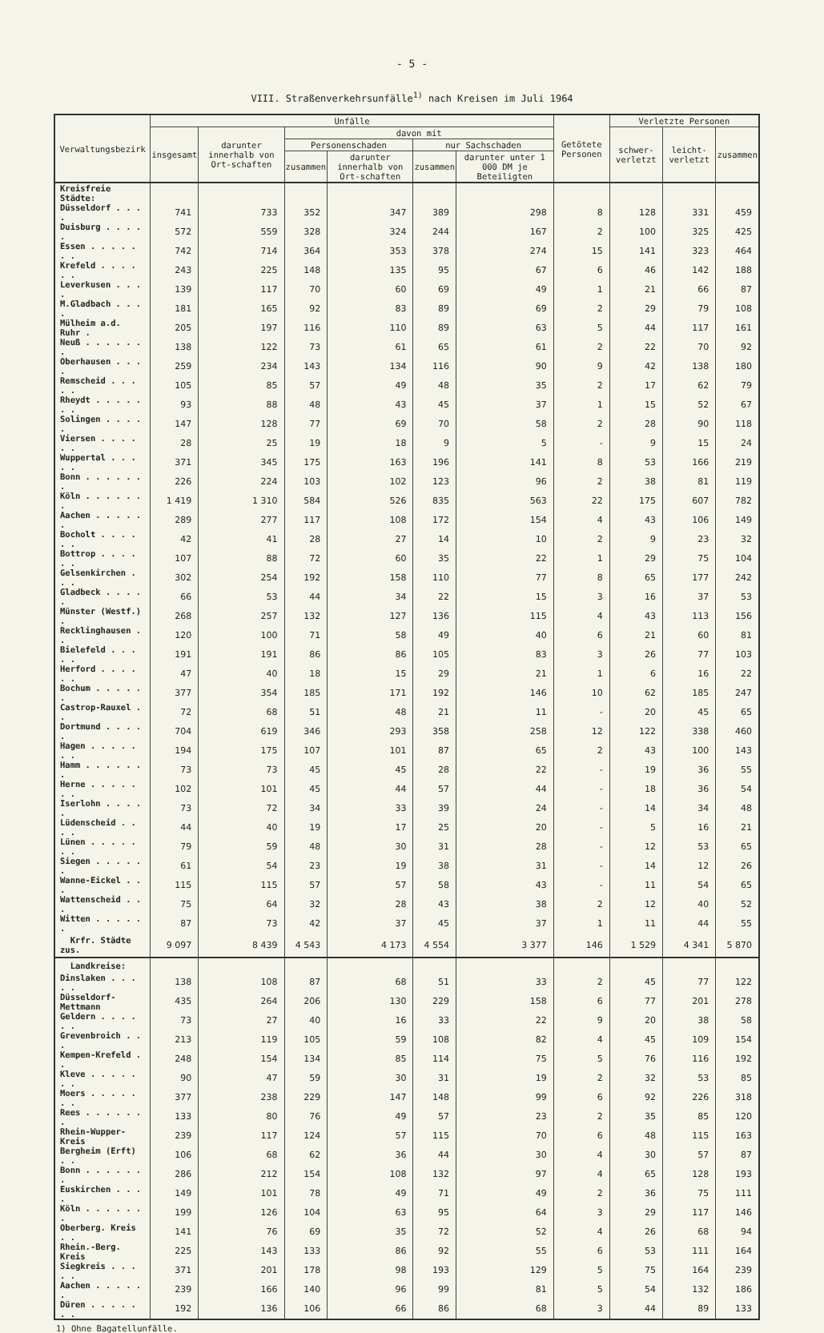- 5 -
VIII. Straßenverkehrsunfälle<sup>1)</sup> nach Kreisen im Juli 1964
| Verwaltungsbezirk | Unfälle | | | | | | Getötete Personen | Verletzte Personen | | |
| --- | --- | --- | --- | --- | --- | --- | --- | --- | --- | --- |
| | insgesamt | darunter innerhalb von Ort-schaften | davon mit | | | | | schwer-verletzt | leicht-verletzt | zusammen |
| | | | Personenschaden | | nur Sachschaden | | | | | |
| | | | zusammen | darunter innerhalb von Ort-schaften | zusammen | darunter unter 1 000 DM je Beteiligten | | | | |
| Kreisfreie Städte: | | | | | | | | | | |
| Düsseldorf . . . . | 741 | 733 | 352 | 347 | 389 | 298 | 8 | 128 | 331 | 459 |
| Duisburg . . . . . | 572 | 559 | 328 | 324 | 244 | 167 | 2 | 100 | 325 | 425 |
| Essen . . . . . . . | 742 | 714 | 364 | 353 | 378 | 274 | 15 | 141 | 323 | 464 |
| Krefeld . . . . . . | 243 | 225 | 148 | 135 | 95 | 67 | 6 | 46 | 142 | 188 |
| Leverkusen . . . . | 139 | 117 | 70 | 60 | 69 | 49 | 1 | 21 | 66 | 87 |
| M.Gladbach . . . . | 181 | 165 | 92 | 83 | 89 | 69 | 2 | 29 | 79 | 108 |
| Mülheim a.d. Ruhr . | 205 | 197 | 116 | 110 | 89 | 63 | 5 | 44 | 117 | 161 |
| Neuß . . . . . . . | 138 | 122 | 73 | 61 | 65 | 61 | 2 | 22 | 70 | 92 |
| Oberhausen . . . . | 259 | 234 | 143 | 134 | 116 | 90 | 9 | 42 | 138 | 180 |
| Remscheid . . . . . | 105 | 85 | 57 | 49 | 48 | 35 | 2 | 17 | 62 | 79 |
| Rheydt . . . . . . . | 93 | 88 | 48 | 43 | 45 | 37 | 1 | 15 | 52 | 67 |
| Solingen . . . . . | 147 | 128 | 77 | 69 | 70 | 58 | 2 | 28 | 90 | 118 |
| Viersen . . . . . . | 28 | 25 | 19 | 18 | 9 | 5 | - | 9 | 15 | 24 |
| Wuppertal . . . . . | 371 | 345 | 175 | 163 | 196 | 141 | 8 | 53 | 166 | 219 |
| Bonn . . . . . . . | 226 | 224 | 103 | 102 | 123 | 96 | 2 | 38 | 81 | 119 |
| Köln . . . . . . . | 1 419 | 1 310 | 584 | 526 | 835 | 563 | 22 | 175 | 607 | 782 |
| Aachen . . . . . . | 289 | 277 | 117 | 108 | 172 | 154 | 4 | 43 | 106 | 149 |
| Bocholt . . . . . . | 42 | 41 | 28 | 27 | 14 | 10 | 2 | 9 | 23 | 32 |
| Bottrop . . . . . . | 107 | 88 | 72 | 60 | 35 | 22 | 1 | 29 | 75 | 104 |
| Gelsenkirchen . . . | 302 | 254 | 192 | 158 | 110 | 77 | 8 | 65 | 177 | 242 |
| Gladbeck . . . . . | 66 | 53 | 44 | 34 | 22 | 15 | 3 | 16 | 37 | 53 |
| Münster (Westf.) . | 268 | 257 | 132 | 127 | 136 | 115 | 4 | 43 | 113 | 156 |
| Recklinghausen . . | 120 | 100 | 71 | 58 | 49 | 40 | 6 | 21 | 60 | 81 |
| Bielefeld . . . . . | 191 | 191 | 86 | 86 | 105 | 83 | 3 | 26 | 77 | 103 |
| Herford . . . . . . | 47 | 40 | 18 | 15 | 29 | 21 | 1 | 6 | 16 | 22 |
| Bochum . . . . . . | 377 | 354 | 185 | 171 | 192 | 146 | 10 | 62 | 185 | 247 |
| Castrop-Rauxel . . | 72 | 68 | 51 | 48 | 21 | 11 | - | 20 | 45 | 65 |
| Dortmund . . . . . | 704 | 619 | 346 | 293 | 358 | 258 | 12 | 122 | 338 | 460 |
| Hagen . . . . . . . | 194 | 175 | 107 | 101 | 87 | 65 | 2 | 43 | 100 | 143 |
| Hamm . . . . . . . | 73 | 73 | 45 | 45 | 28 | 22 | - | 19 | 36 | 55 |
| Herne . . . . . . . | 102 | 101 | 45 | 44 | 57 | 44 | - | 18 | 36 | 54 |
| Iserlohn . . . . . | 73 | 72 | 34 | 33 | 39 | 24 | - | 14 | 34 | 48 |
| Lüdenscheid . . . . | 44 | 40 | 19 | 17 | 25 | 20 | - | 5 | 16 | 21 |
| Lünen . . . . . . . | 79 | 59 | 48 | 30 | 31 | 28 | - | 12 | 53 | 65 |
| Siegen . . . . . . | 61 | 54 | 23 | 19 | 38 | 31 | - | 14 | 12 | 26 |
| Wanne-Eickel . . . | 115 | 115 | 57 | 57 | 58 | 43 | - | 11 | 54 | 65 |
| Wattenscheid . . . | 75 | 64 | 32 | 28 | 43 | 38 | 2 | 12 | 40 | 52 |
| Witten . . . . . . | 87 | 73 | 42 | 37 | 45 | 37 | 1 | 11 | 44 | 55 |
| Krfr. Städte zus. | 9 097 | 8 439 | 4 543 | 4 173 | 4 554 | 3 377 | 146 | 1 529 | 4 341 | 5 870 |
| Landkreise: | | | | | | | | | | |
| Dinslaken . . . . . | 138 | 108 | 87 | 68 | 51 | 33 | 2 | 45 | 77 | 122 |
| Düsseldorf-Mettmann | 435 | 264 | 206 | 130 | 229 | 158 | 6 | 77 | 201 | 278 |
| Geldern . . . . . . | 73 | 27 | 40 | 16 | 33 | 22 | 9 | 20 | 38 | 58 |
| Grevenbroich . . . | 213 | 119 | 105 | 59 | 108 | 82 | 4 | 45 | 109 | 154 |
| Kempen-Krefeld . . | 248 | 154 | 134 | 85 | 114 | 75 | 5 | 76 | 116 | 192 |
| Kleve . . . . . . . | 90 | 47 | 59 | 30 | 31 | 19 | 2 | 32 | 53 | 85 |
| Moers . . . . . . . | 377 | 238 | 229 | 147 | 148 | 99 | 6 | 92 | 226 | 318 |
| Rees . . . . . . . | 133 | 80 | 76 | 49 | 57 | 23 | 2 | 35 | 85 | 120 |
| Rhein-Wupper-Kreis | 239 | 117 | 124 | 57 | 115 | 70 | 6 | 48 | 115 | 163 |
| Bergheim (Erft) . . | 106 | 68 | 62 | 36 | 44 | 30 | 4 | 30 | 57 | 87 |
| Bonn . . . . . . . | 286 | 212 | 154 | 108 | 132 | 97 | 4 | 65 | 128 | 193 |
| Euskirchen . . . . | 149 | 101 | 78 | 49 | 71 | 49 | 2 | 36 | 75 | 111 |
| Köln . . . . . . . | 199 | 126 | 104 | 63 | 95 | 64 | 3 | 29 | 117 | 146 |
| Oberberg. Kreis . . | 141 | 76 | 69 | 35 | 72 | 52 | 4 | 26 | 68 | 94 |
| Rhein.-Berg. Kreis | 225 | 143 | 133 | 86 | 92 | 55 | 6 | 53 | 111 | 164 |
| Siegkreis . . . . . | 371 | 201 | 178 | 98 | 193 | 129 | 5 | 75 | 164 | 239 |
| Aachen . . . . . . | 239 | 166 | 140 | 96 | 99 | 81 | 5 | 54 | 132 | 186 |
| Düren . . . . . . . | 192 | 136 | 106 | 66 | 86 | 68 | 3 | 44 | 89 | 133 |
1) Ohne Bagatellunfälle.